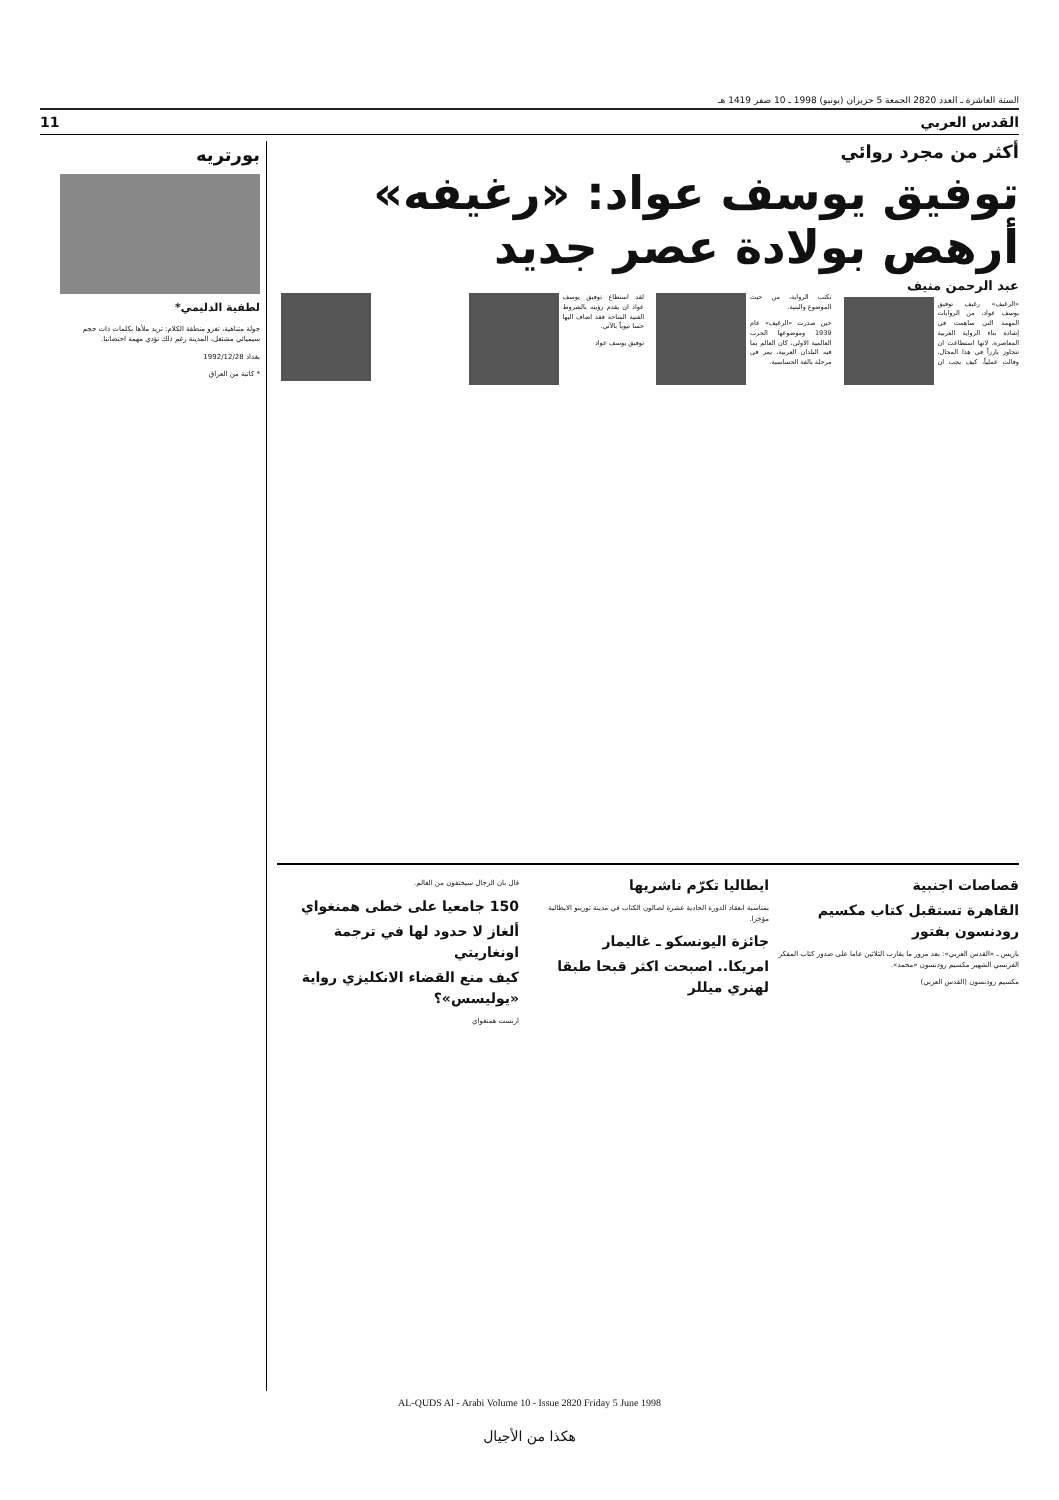السنة العاشرة ـ العدد 2820 الجمعة 5 حزيران (يونيو) 1998 ـ 10 صفر 1419 هـ
القدس العربي 11
أكثر من مجرد روائي
توفيق يوسف عواد: «رغيفه» أرهص بولادة عصر جديد
عبد الرحمن منيف
«الرغيف» رغيف توفيق يوسف عواد، من الروايات المهمة التي ساهمت في إشادة بناء الرواية العربية المعاصرة، لانها استطاعت ان تتجاوز بارزاً في هذا المجال، وقالت عملياً، كيف يجب ان تكتب الرواية، من حيث الموضوع والبنية.
حين صدرت «الرغيف» عام 1939 وموضوعها الحرب العالمية الاولى، كان العالم بما فيه البلدان العربية، يمر في مرحلة بالغة الحساسية.
لقد استطاع توفيق يوسف عواد ان يقدم رؤيته بالشروط الفنية المتاحة فقد اضاف اليها حسا تيوياً بالآتي.
توفيق يوسف عواد
قصاصات اجنبية
القاهرة تستقبل كتاب مكسيم رودنسون بفتور
باريس ـ «القدس العربي»: بعد مرور ما يقارب الثلاثين عاما على صدور كتاب المفكر الفرنسي الشهير مكسيم رودنسون «محمد».
مكسيم رودنسون (القدس العربي)
ايطاليا تكرّم ناشريها
بمناسبة انعقاد الدورة الحادية عشرة لصالون الكتاب في مدينة تورينو الايطالية مؤخرا.
جائزة اليونسكو ـ غاليمار
امريكا.. اصبحت اكثر قبحا طبقا لهنري ميللر
قال بان الرجال سيختفون من العالم.
150 جامعيا على خطى همنغواي
ألغاز لا حدود لها في ترجمة اونغاريتي
كيف منع القضاء الانكليزي رواية «يوليسس»؟
ارنست همنغواي
بورتريه
لطفية الدليمي*
جولة متناهية، تغزو منطقة الكلام: تريد ملأها بكلمات ذات حجم سيميائي مشتعل، المدينة رغم ذلك تؤدي مهمة احتضاننا.
بغداد 1992/12/28
* كاتبة من العراق
AL-QUDS Al - Arabi Volume 10 - Issue 2820 Friday 5 June 1998
هكذا من الأجيال